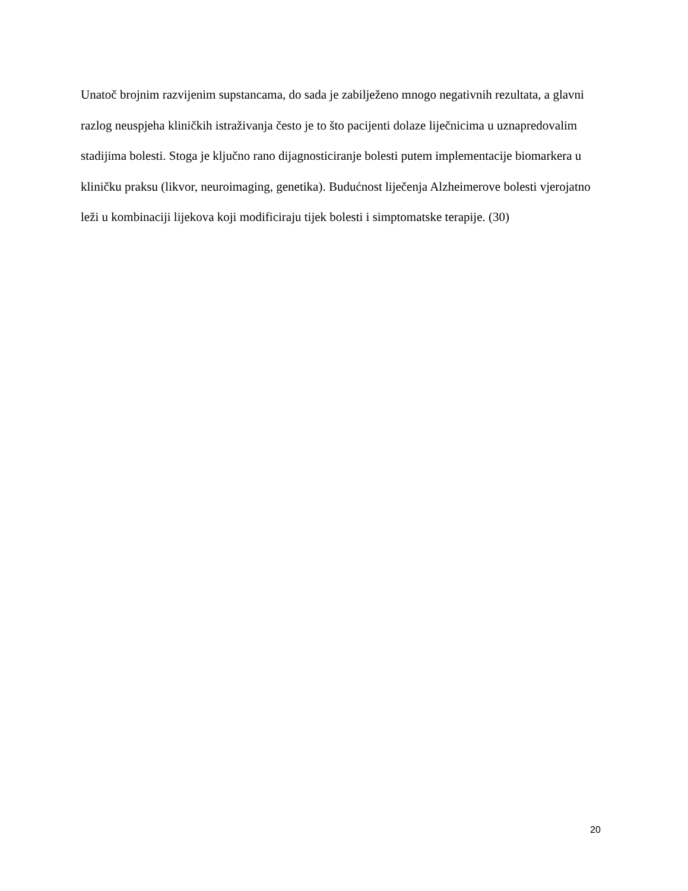Unatoč brojnim razvijenim supstancama, do sada je zabilježeno mnogo negativnih rezultata, a glavni razlog neuspjeha kliničkih istraživanja često je to što pacijenti dolaze liječnicima u uznapredovalim stadijima bolesti. Stoga je ključno rano dijagnosticiranje bolesti putem implementacije biomarkera u kliničku praksu (likvor, neuroimaging, genetika). Budućnost liječenja Alzheimerove bolesti vjerojatno leži u kombinaciji lijekova koji modificiraju tijek bolesti i simptomatske terapije. (30)
20